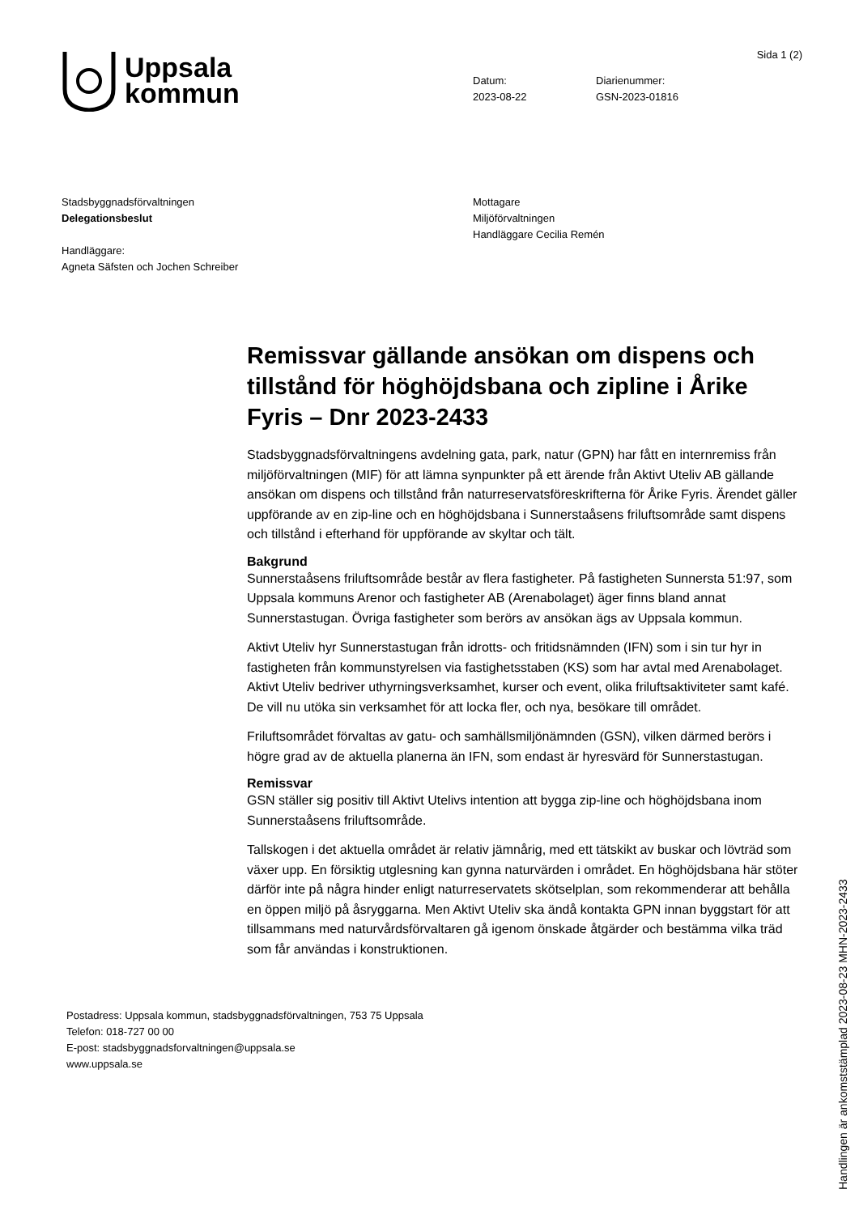Uppsala
kommun
Datum:
2023-08-22
Diarienummer:
GSN-2023-01816
Sida 1 (2)
Stadsbyggnadsförvaltningen
Delegationsbeslut
Handläggare:
Agneta Säfsten och Jochen Schreiber
Mottagare
Miljöförvaltningen
Handläggare Cecilia Remén
Remissvar gällande ansökan om dispens och tillstånd för höghöjdsbana och zipline i Årike Fyris – Dnr 2023-2433
Stadsbyggnadsförvaltningens avdelning gata, park, natur (GPN) har fått en internremiss från miljöförvaltningen (MIF) för att lämna synpunkter på ett ärende från Aktivt Uteliv AB gällande ansökan om dispens och tillstånd från naturreservatsföreskrifterna för Årike Fyris. Ärendet gäller uppförande av en zip-line och en höghöjdsbana i Sunnerstaåsens friluftsområde samt dispens och tillstånd i efterhand för uppförande av skyltar och tält.
Bakgrund
Sunnerstaåsens friluftsområde består av flera fastigheter. På fastigheten Sunnersta 51:97, som Uppsala kommuns Arenor och fastigheter AB (Arenabolaget) äger finns bland annat Sunnerstastugan. Övriga fastigheter som berörs av ansökan ägs av Uppsala kommun.
Aktivt Uteliv hyr Sunnerstastugan från idrotts- och fritidsnämnden (IFN) som i sin tur hyr in fastigheten från kommunstyrelsen via fastighetsstaben (KS) som har avtal med Arenabolaget. Aktivt Uteliv bedriver uthyrningsverksamhet, kurser och event, olika friluftsaktiviteter samt kafé. De vill nu utöka sin verksamhet för att locka fler, och nya, besökare till området.
Friluftsområdet förvaltas av gatu- och samhällsmiljönämnden (GSN), vilken därmed berörs i högre grad av de aktuella planerna än IFN, som endast är hyresvärd för Sunnerstastugan.
Remissvar
GSN ställer sig positiv till Aktivt Utelivs intention att bygga zip-line och höghöjdsbana inom Sunnerstaåsens friluftsområde.
Tallskogen i det aktuella området är relativ jämnårig, med ett tätskikt av buskar och lövträd som växer upp. En försiktig utglesning kan gynna naturvärden i området. En höghöjdsbana här stöter därför inte på några hinder enligt naturreservatets skötselplan, som rekommenderar att behålla en öppen miljö på åsryggarna. Men Aktivt Uteliv ska ändå kontakta GPN innan byggstart för att tillsammans med naturvårdsförvaltaren gå igenom önskade åtgärder och bestämma vilka träd som får användas i konstruktionen.
Postadress: Uppsala kommun, stadsbyggnadsförvaltningen, 753 75 Uppsala
Telefon: 018-727 00 00
E-post: stadsbyggnadsforvaltningen@uppsala.se
www.uppsala.se
Handlingen är ankomststämplad 2023-08-23 MHN-2023-2433